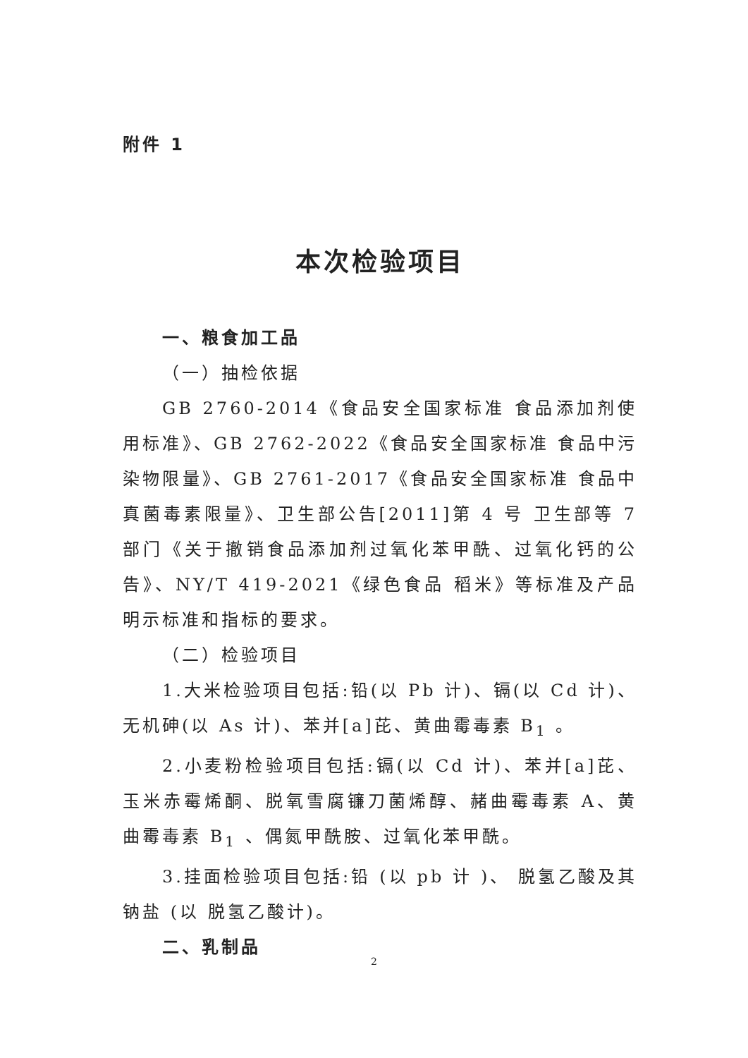附件 1
本次检验项目
一、粮食加工品
（一）抽检依据
GB 2760-2014《食品安全国家标准 食品添加剂使用标准》、GB 2762-2022《食品安全国家标准 食品中污染物限量》、GB 2761-2017《食品安全国家标准 食品中真菌毒素限量》、卫生部公告[2011]第 4 号 卫生部等 7 部门《关于撤销食品添加剂过氧化苯甲酰、过氧化钙的公告》、NY/T 419-2021《绿色食品 稻米》等标准及产品明示标准和指标的要求。
（二）检验项目
1.大米检验项目包括:铅(以 Pb 计)、镉(以 Cd 计)、无机砷(以 As 计)、苯并[a]芘、黄曲霉毒素 B<sub>1</sub> 。
2.小麦粉检验项目包括:镉(以 Cd 计)、苯并[a]芘、玉米赤霉烯酮、脱氧雪腐镰刀菌烯醇、赭曲霉毒素 A、黄曲霉毒素 B<sub>1</sub> 、偶氮甲酰胺、过氧化苯甲酰。
3.挂面检验项目包括:铅 (以 pb 计 )、 脱氢乙酸及其钠盐 (以 脱氢乙酸计)。
二、乳制品
2